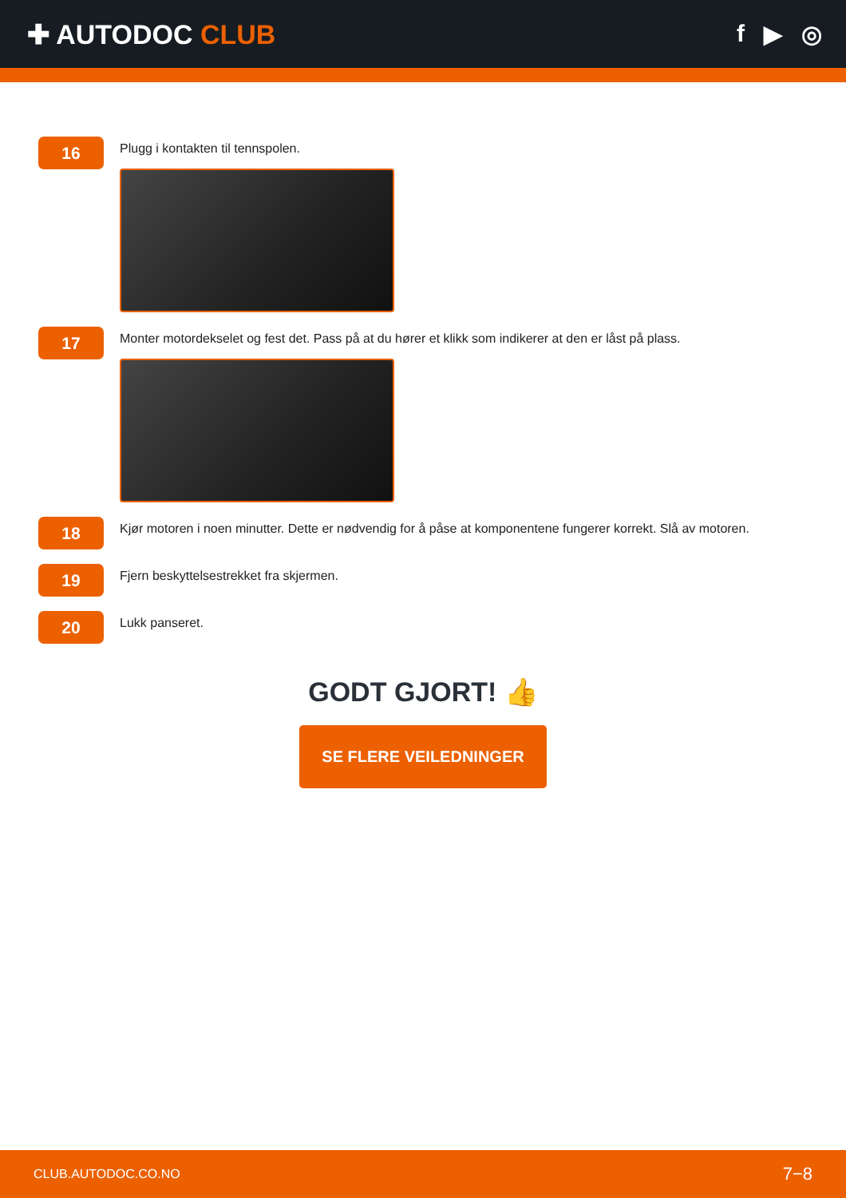✚ AUTODOC CLUB f ▶ ◎
16
Plugg i kontakten til tennspolen.
17
Monter motordekselet og fest det. Pass på at du hører et klikk som indikerer at den er låst på plass.
18
Kjør motoren i noen minutter. Dette er nødvendig for å påse at komponentene fungerer korrekt. Slå av motoren.
19
Fjern beskyttelsestrekket fra skjermen.
20
Lukk panseret.
GODT GJORT! 👍
SE FLERE VEILEDNINGER
CLUB.AUTODOC.CO.NO 7−8